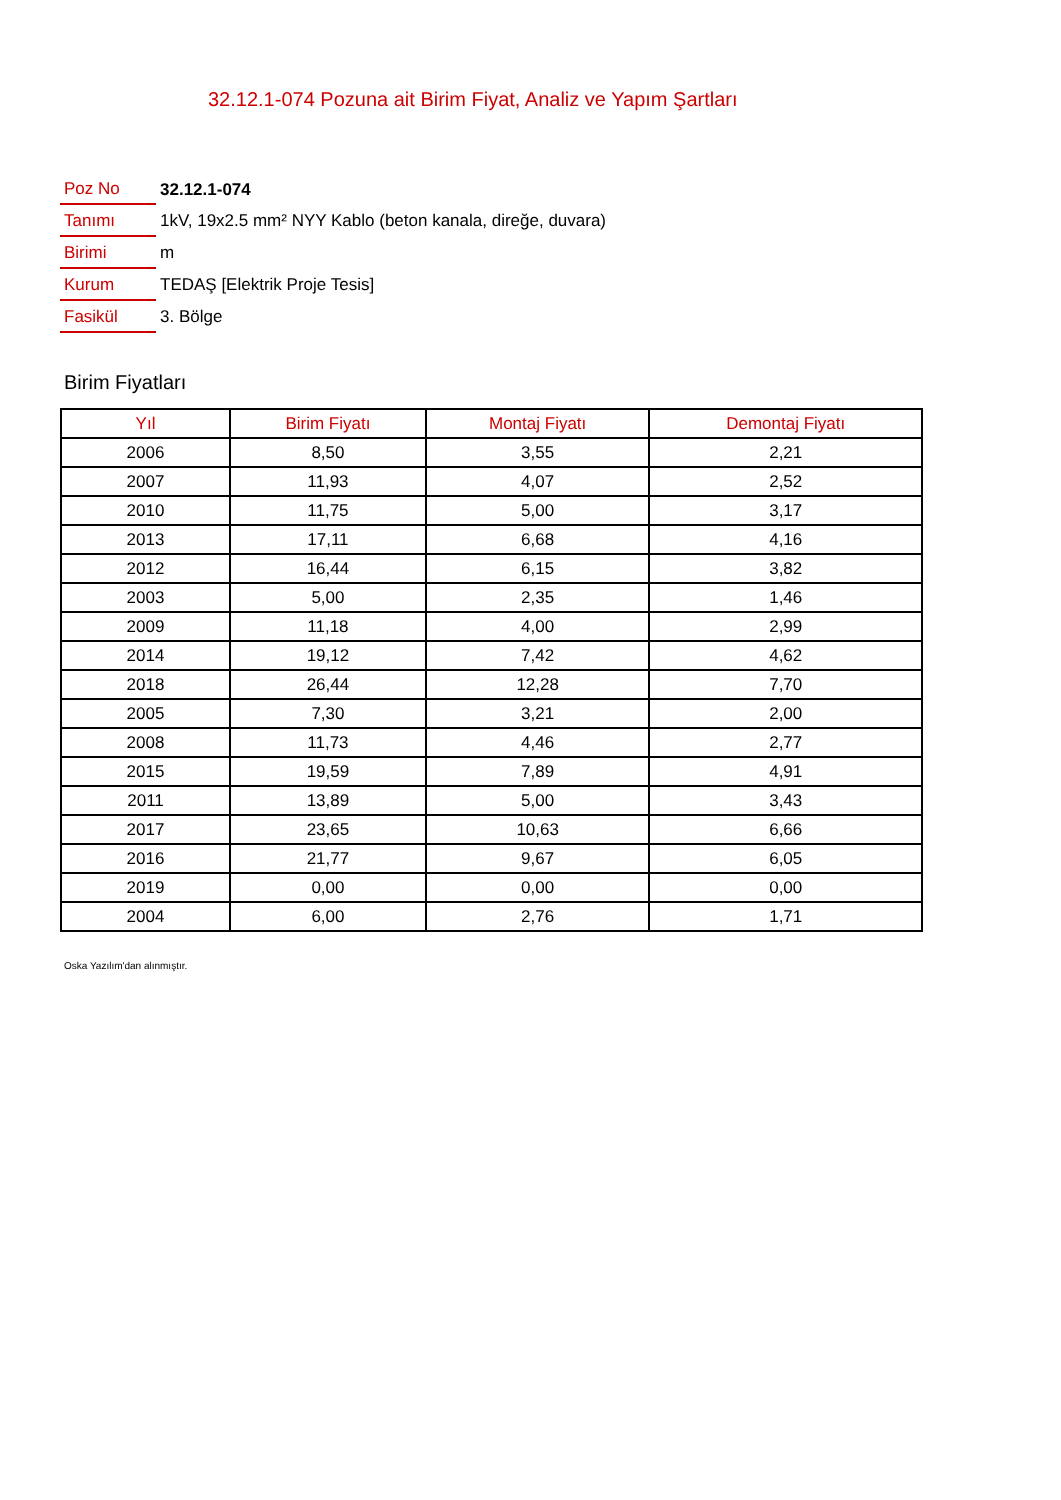32.12.1-074 Pozuna ait Birim Fiyat, Analiz ve Yapım Şartları
| Poz No | 32.12.1-074 |
| Tanımı | 1kV, 19x2.5 mm² NYY Kablo (beton kanala, direğe, duvara) |
| Birimi | m |
| Kurum | TEDAŞ [Elektrik Proje Tesis] |
| Fasikül | 3. Bölge |
Birim Fiyatları
| Yıl | Birim Fiyatı | Montaj Fiyatı | Demontaj Fiyatı |
| --- | --- | --- | --- |
| 2006 | 8,50 | 3,55 | 2,21 |
| 2007 | 11,93 | 4,07 | 2,52 |
| 2010 | 11,75 | 5,00 | 3,17 |
| 2013 | 17,11 | 6,68 | 4,16 |
| 2012 | 16,44 | 6,15 | 3,82 |
| 2003 | 5,00 | 2,35 | 1,46 |
| 2009 | 11,18 | 4,00 | 2,99 |
| 2014 | 19,12 | 7,42 | 4,62 |
| 2018 | 26,44 | 12,28 | 7,70 |
| 2005 | 7,30 | 3,21 | 2,00 |
| 2008 | 11,73 | 4,46 | 2,77 |
| 2015 | 19,59 | 7,89 | 4,91 |
| 2011 | 13,89 | 5,00 | 3,43 |
| 2017 | 23,65 | 10,63 | 6,66 |
| 2016 | 21,77 | 9,67 | 6,05 |
| 2019 | 0,00 | 0,00 | 0,00 |
| 2004 | 6,00 | 2,76 | 1,71 |
Oska Yazılım'dan alınmıştır.